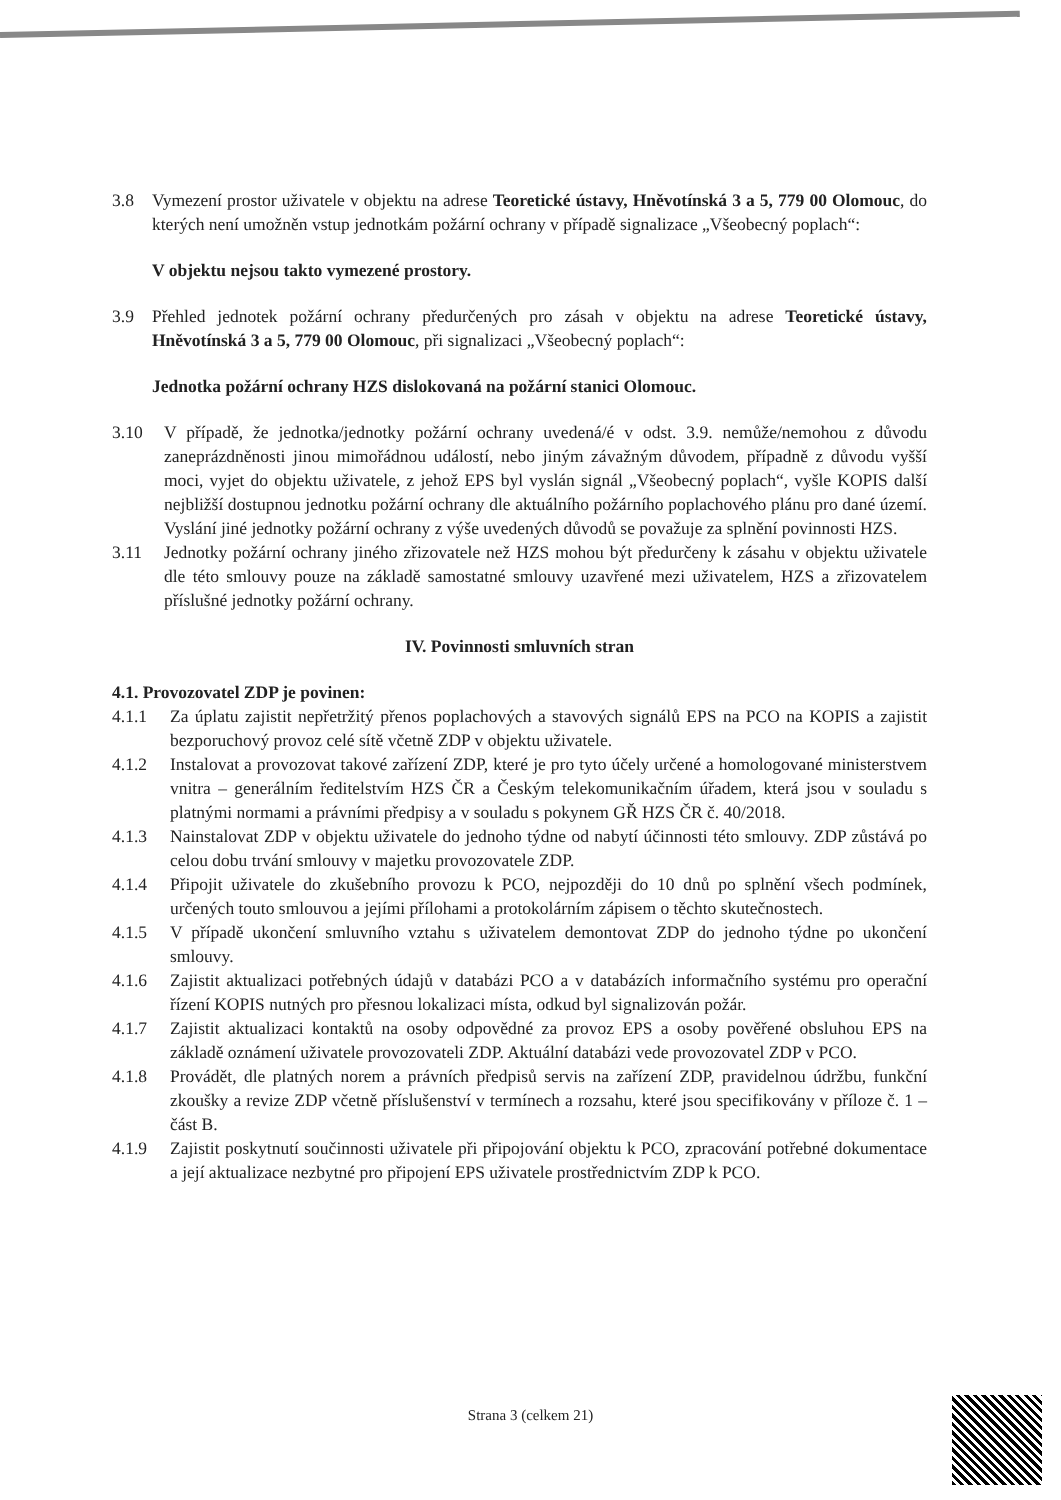3.8 Vymezení prostor uživatele v objektu na adrese Teoretické ústavy, Hněvotínská 3 a 5, 779 00 Olomouc, do kterých není umožněn vstup jednotkám požární ochrany v případě signalizace „Všeobecný poplach“:
V objektu nejsou takto vymezené prostory.
3.9 Přehled jednotek požární ochrany předurčených pro zásah v objektu na adrese Teoretické ústavy, Hněvotínská 3 a 5, 779 00 Olomouc, při signalizaci „Všeobecný poplach“:
Jednotka požární ochrany HZS dislokovaná na požární stanici Olomouc.
3.10 V případě, že jednotka/jednotky požární ochrany uvedená/é v odst. 3.9. nemůže/nemohou z důvodu zaneprázdněnosti jinou mimořádnou událostí, nebo jiným závažným důvodem, případně z důvodu vyšší moci, vyjet do objektu uživatele, z jehož EPS byl vyslán signál „Všeobecný poplach“, vyšle KOPIS další nejbližší dostupnou jednotku požární ochrany dle aktuálního požárního poplachového plánu pro dané území. Vyslání jiné jednotky požární ochrany z výše uvedených důvodů se považuje za splnění povinnosti HZS.
3.11 Jednotky požární ochrany jiného zřizovatele než HZS mohou být předurčeny k zásahu v objektu uživatele dle této smlouvy pouze na základě samostatné smlouvy uzavřené mezi uživatelem, HZS a zřizovatelem příslušné jednotky požární ochrany.
IV. Povinnosti smluvních stran
4.1. Provozovatel ZDP je povinen:
4.1.1 Za úplatu zajistit nepřetržitý přenos poplachových a stavových signálů EPS na PCO na KOPIS a zajistit bezporuchový provoz celé sítě včetně ZDP v objektu uživatele.
4.1.2 Instalovat a provozovat takové zařízení ZDP, které je pro tyto účely určené a homologované ministerstvem vnitra – generálním ředitelstvím HZS ČR a Českým telekomunikačním úřadem, která jsou v souladu s platnými normami a právními předpisy a v souladu s pokynem GŘ HZS ČR č. 40/2018.
4.1.3 Nainstalovat ZDP v objektu uživatele do jednoho týdne od nabytí účinnosti této smlouvy. ZDP zůstává po celou dobu trvání smlouvy v majetku provozovatele ZDP.
4.1.4 Připojit uživatele do zkušebního provozu k PCO, nejpozději do 10 dnů po splnění všech podmínek, určených touto smlouvou a jejími přílohami a protokolárním zápisem o těchto skutečnostech.
4.1.5 V případě ukončení smluvního vztahu s uživatelem demontovat ZDP do jednoho týdne po ukončení smlouvy.
4.1.6 Zajistit aktualizaci potřebných údajů v databázi PCO a v databázích informačního systému pro operační řízení KOPIS nutných pro přesnou lokalizaci místa, odkud byl signalizován požár.
4.1.7 Zajistit aktualizaci kontaktů na osoby odpovědné za provoz EPS a osoby pověřené obsluhou EPS na základě oznámení uživatele provozovateli ZDP. Aktuální databázi vede provozovatel ZDP v PCO.
4.1.8 Provádět, dle platných norem a právních předpisů servis na zařízení ZDP, pravidelnou údržbu, funkční zkoušky a revize ZDP včetně příslušenství v termínech a rozsahu, které jsou specifikovány v příloze č. 1 – část B.
4.1.9 Zajistit poskytnutí součinnosti uživatele při připojování objektu k PCO, zpracování potřebné dokumentace a její aktualizace nezbytné pro připojení EPS uživatele prostřednictvím ZDP k PCO.
Strana 3 (celkem 21)